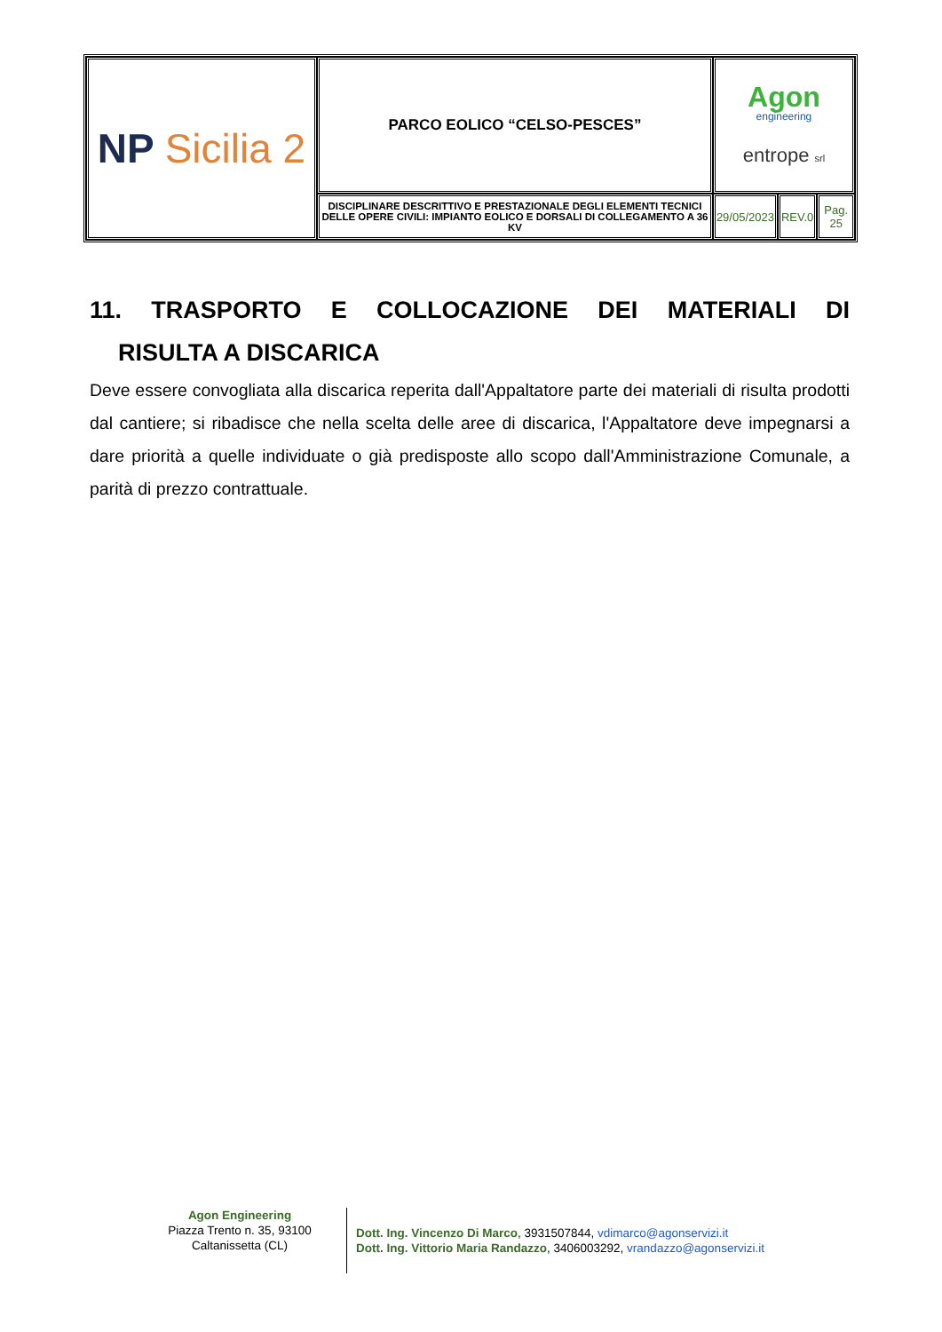| NP Sicilia 2 | PARCO EOLICO “CELSO-PESCES” | Agon engineering entrope srl | | |
| | DISCIPLINARE DESCRITTIVO E PRESTAZIONALE DEGLI ELEMENTI TECNICI DELLE OPERE CIVILI: IMPIANTO EOLICO E DORSALI DI COLLEGAMENTO A 36 KV | 29/05/2023 | REV.0 | Pag. 25 |
11. TRASPORTO E COLLOCAZIONE DEI MATERIALI DI
RISULTA A DISCARICA
Deve essere convogliata alla discarica reperita dall'Appaltatore parte dei materiali di risulta prodotti dal cantiere; si ribadisce che nella scelta delle aree di discarica, l'Appaltatore deve impegnarsi a dare priorità a quelle individuate o già predisposte allo scopo dall'Amministrazione Comunale, a parità di prezzo contrattuale.
Agon Engineering
Piazza Trento n. 35, 93100
Caltanissetta (CL)
Dott. Ing. Vincenzo Di Marco, 3931507844, vdimarco@agonservizi.it
Dott. Ing. Vittorio Maria Randazzo, 3406003292, vrandazzo@agonservizi.it